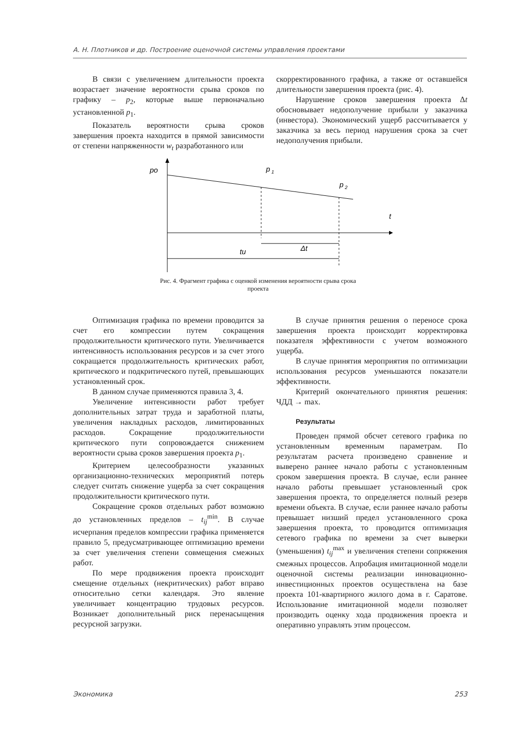А. Н. Плотников и др. Построение оценочной системы управления проектами
В связи с увеличением длительности проекта возрастает значение вероятности срыва сроков по графику – p<sub>2</sub>, которые выше первоначально установленной p<sub>1</sub>.
Показатель вероятности срыва сроков завершения проекта находится в прямой зависимости от степени напряженности w<sub>t</sub> разработанного или
скорректированного графика, а также от оставшейся длительности завершения проекта (рис. 4).
Нарушение сроков завершения проекта Δt обосновывает недополучение прибыли у заказчика (инвестора). Экономический ущерб рассчитывается у заказчика за весь период нарушения срока за счет недополучения прибыли.
po
p
1
p
2
t
Δt
tu
Рис. 4. Фрагмент графика с оценкой изменения вероятности срыва срока
проекта
Оптимизация графика по времени проводится за счет его компрессии путем сокращения продолжительности критического пути. Увеличивается интенсивность использования ресурсов и за счет этого сокращается продолжительность критических работ, критического и подкритического путей, превышающих установленный срок.
В данном случае применяются правила 3, 4.
Увеличение интенсивности работ требует дополнительных затрат труда и заработной платы, увеличения накладных расходов, лимитированных расходов. Сокращение продолжительности критического пути сопровождается снижением вероятности срыва сроков завершения проекта p<sub>1</sub>.
Критерием целесообразности указанных организационно-технических мероприятий потерь следует считать снижение ущерба за счет сокращения продолжительности критического пути.
Сокращение сроков отдельных работ возможно до установленных пределов – t<sub>ij</sub><sup>min</sup>. В случае исчерпания пределов компрессии графика применяется правило 5, предусматривающее оптимизацию времени за счет увеличения степени совмещения смежных работ.
По мере продвижения проекта происходит смещение отдельных (некритических) работ вправо относительно сетки календаря. Это явление увеличивает концентрацию трудовых ресурсов. Возникает дополнительный риск перенасыщения ресурсной загрузки.
В случае принятия решения о переносе срока завершения проекта происходит корректировка показателя эффективности с учетом возможного ущерба.
В случае принятия мероприятия по оптимизации использования ресурсов уменьшаются показатели эффективности.
Критерий окончательного принятия решения: ЧДД → max.
Результаты
Проведен прямой обсчет сетевого графика по установленным временным параметрам. По результатам расчета произведено сравнение и выверено раннее начало работы с установленным сроком завершения проекта. В случае, если раннее начало работы превышает установленный срок завершения проекта, то определяется полный резерв времени объекта. В случае, если раннее начало работы превышает низший предел установленного срока завершения проекта, то проводится оптимизация сетевого графика по времени за счет выверки (уменьшения) t<sub>ij</sub><sup>max</sup> и увеличения степени сопряжения смежных процессов. Апробация имитационной модели оценочной системы реализации инновационно-инвестиционных проектов осуществлена на базе проекта 101-квартирного жилого дома в г. Саратове. Использование имитационной модели позволяет производить оценку хода продвижения проекта и оперативно управлять этим процессом.
Экономика 253